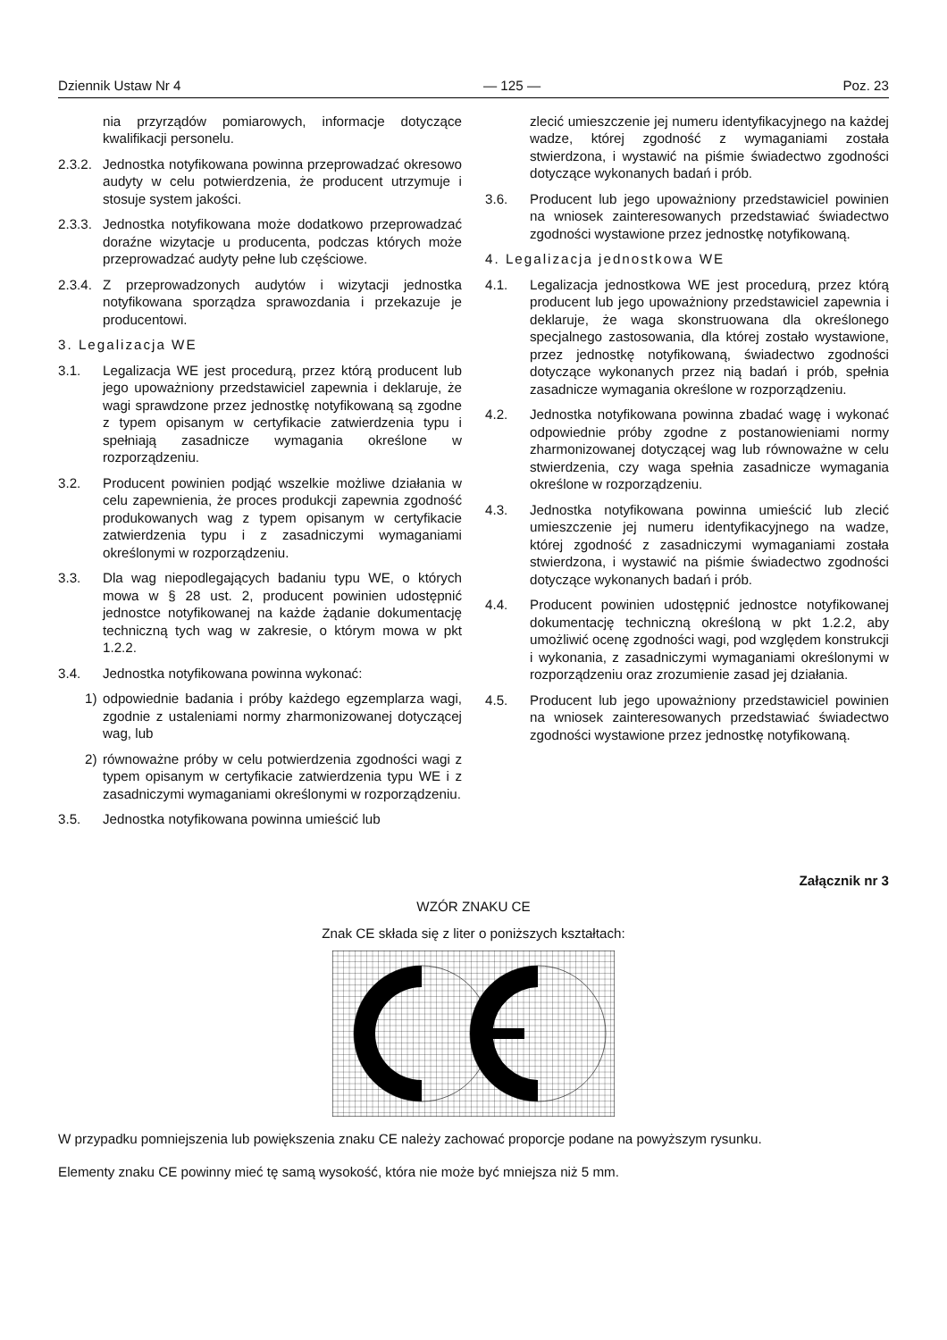Dziennik Ustaw Nr 4 — 125 — Poz. 23
nia przyrządów pomiarowych, informacje dotyczące kwalifikacji personelu.
2.3.2. Jednostka notyfikowana powinna przeprowadzać okresowo audyty w celu potwierdzenia, że producent utrzymuje i stosuje system jakości.
2.3.3. Jednostka notyfikowana może dodatkowo przeprowadzać doraźne wizytacje u producenta, podczas których może przeprowadzać audyty pełne lub częściowe.
2.3.4. Z przeprowadzonych audytów i wizytacji jednostka notyfikowana sporządza sprawozdania i przekazuje je producentowi.
3. Legalizacja WE
3.1. Legalizacja WE jest procedurą, przez którą producent lub jego upoważniony przedstawiciel zapewnia i deklaruje, że wagi sprawdzone przez jednostkę notyfikowaną są zgodne z typem opisanym w certyfikacie zatwierdzenia typu i spełniają zasadnicze wymagania określone w rozporządzeniu.
3.2. Producent powinien podjąć wszelkie możliwe działania w celu zapewnienia, że proces produkcji zapewnia zgodność produkowanych wag z typem opisanym w certyfikacie zatwierdzenia typu i z zasadniczymi wymaganiami określonymi w rozporządzeniu.
3.3. Dla wag niepodlegających badaniu typu WE, o których mowa w § 28 ust. 2, producent powinien udostępnić jednostce notyfikowanej na każde żądanie dokumentację techniczną tych wag w zakresie, o którym mowa w pkt 1.2.2.
3.4. Jednostka notyfikowana powinna wykonać:
1) odpowiednie badania i próby każdego egzemplarza wagi, zgodnie z ustaleniami normy zharmonizowanej dotyczącej wag, lub
2) równoważne próby w celu potwierdzenia zgodności wagi z typem opisanym w certyfikacie zatwierdzenia typu WE i z zasadniczymi wymaganiami określonymi w rozporządzeniu.
3.5. Jednostka notyfikowana powinna umieścić lub
zlecić umieszczenie jej numeru identyfikacyjnego na każdej wadze, której zgodność z wymaganiami została stwierdzona, i wystawić na piśmie świadectwo zgodności dotyczące wykonanych badań i prób.
3.6. Producent lub jego upoważniony przedstawiciel powinien na wniosek zainteresowanych przedstawiać świadectwo zgodności wystawione przez jednostkę notyfikowaną.
4. Legalizacja jednostkowa WE
4.1. Legalizacja jednostkowa WE jest procedurą, przez którą producent lub jego upoważniony przedstawiciel zapewnia i deklaruje, że waga skonstruowana dla określonego specjalnego zastosowania, dla której zostało wystawione, przez jednostkę notyfikowaną, świadectwo zgodności dotyczące wykonanych przez nią badań i prób, spełnia zasadnicze wymagania określone w rozporządzeniu.
4.2. Jednostka notyfikowana powinna zbadać wagę i wykonać odpowiednie próby zgodne z postanowieniami normy zharmonizowanej dotyczącej wag lub równoważne w celu stwierdzenia, czy waga spełnia zasadnicze wymagania określone w rozporządzeniu.
4.3. Jednostka notyfikowana powinna umieścić lub zlecić umieszczenie jej numeru identyfikacyjnego na wadze, której zgodność z zasadniczymi wymaganiami została stwierdzona, i wystawić na piśmie świadectwo zgodności dotyczące wykonanych badań i prób.
4.4. Producent powinien udostępnić jednostce notyfikowanej dokumentację techniczną określoną w pkt 1.2.2, aby umożliwić ocenę zgodności wagi, pod względem konstrukcji i wykonania, z zasadniczymi wymaganiami określonymi w rozporządzeniu oraz zrozumienie zasad jej działania.
4.5. Producent lub jego upoważniony przedstawiciel powinien na wniosek zainteresowanych przedstawiać świadectwo zgodności wystawione przez jednostkę notyfikowaną.
Załącznik nr 3
WZÓR ZNAKU CE
Znak CE składa się z liter o poniższych kształtach:
W przypadku pomniejszenia lub powiększenia znaku CE należy zachować proporcje podane na powyższym rysunku.
Elementy znaku CE powinny mieć tę samą wysokość, która nie może być mniejsza niż 5 mm.